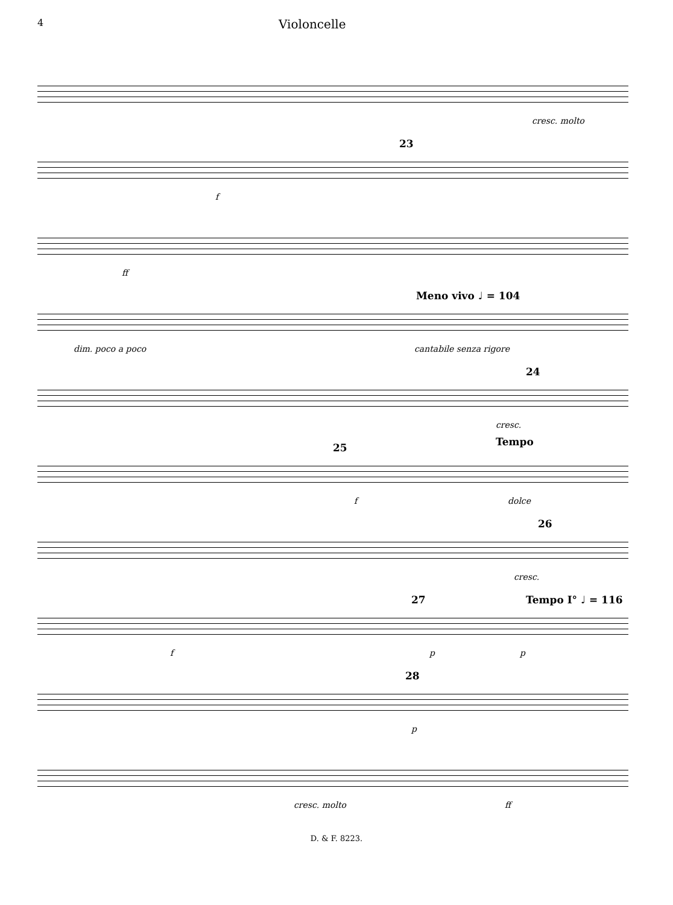4 Violoncelle
cresc. molto
23
f
ff
Meno vivo ♩ = 104
dim. poco a poco cantabile senza rigore
24
cresc.
25 Tempo
f dolce
26
cresc.
27 Tempo I° ♩ = 116
f p p
28
p
cresc. molto ff
D. & F. 8223.